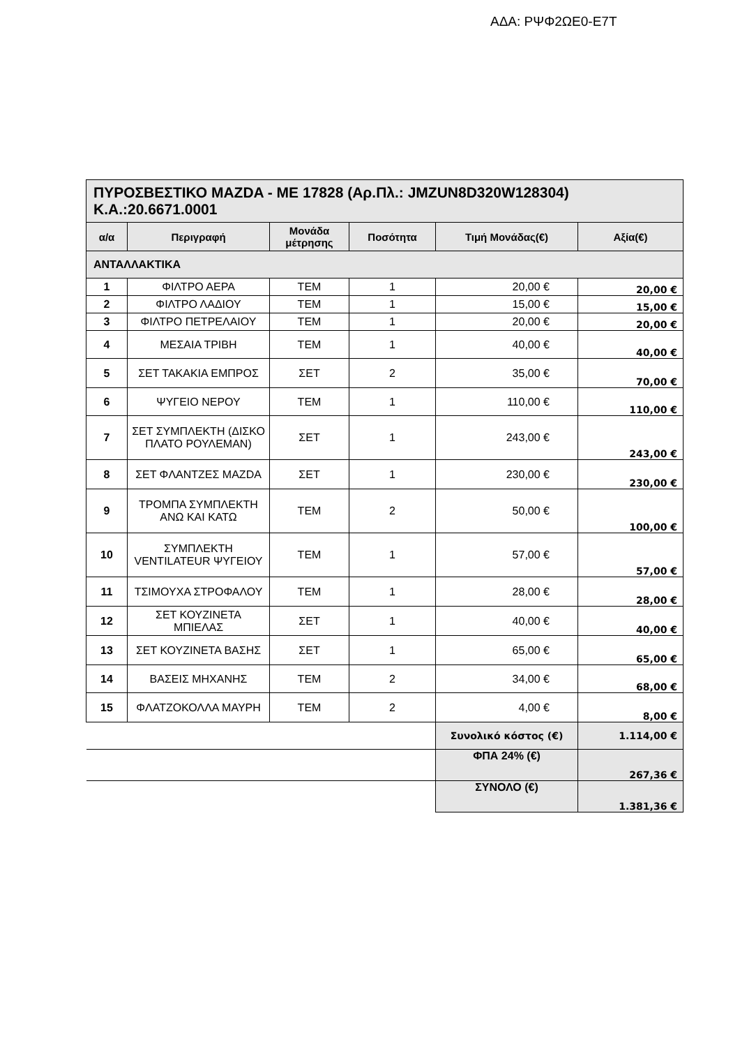ΑΔΑ: ΡΨΦ2ΩΕ0-Ε7Τ
| ΠΥΡΟΣΒΕΣΤΙΚΟ MAZDA - ΜΕ 17828 (Αρ.Πλ.: JMZUN8D320W128304) Κ.Α.:20.6671.0001 | | | | | |
| α/α | Περιγραφή | Μονάδα μέτρησης | Ποσότητα | Τιμή Μονάδας(€) | Αξία(€) |
| ΑΝΤΑΛΛΑΚΤΙΚΑ | | | | | |
| 1 | ΦΙΛΤΡΟ ΑΕΡΑ | ΤΕΜ | 1 | 20,00 € | 20,00 € |
| 2 | ΦΙΛΤΡΟ ΛΑΔΙΟΥ | ΤΕΜ | 1 | 15,00 € | 15,00 € |
| 3 | ΦΙΛΤΡΟ ΠΕΤΡΕΛΑΙΟΥ | ΤΕΜ | 1 | 20,00 € | 20,00 € |
| 4 | ΜΕΣΑΙΑ ΤΡΙΒΗ | ΤΕΜ | 1 | 40,00 € | 40,00 € |
| 5 | ΣΕΤ ΤΑΚΑΚΙΑ ΕΜΠΡΟΣ | ΣΕΤ | 2 | 35,00 € | 70,00 € |
| 6 | ΨΥΓΕΙΟ ΝΕΡΟΥ | ΤΕΜ | 1 | 110,00 € | 110,00 € |
| 7 | ΣΕΤ ΣΥΜΠΛΕΚΤΗ (ΔΙΣΚΟ ΠΛΑΤΟ ΡΟΥΛΕΜΑΝ) | ΣΕΤ | 1 | 243,00 € | 243,00 € |
| 8 | ΣΕΤ ΦΛΑΝΤΖΕΣ MAZDA | ΣΕΤ | 1 | 230,00 € | 230,00 € |
| 9 | ΤΡΟΜΠΑ ΣΥΜΠΛΕΚΤΗ ΑΝΩ ΚΑΙ ΚΑΤΩ | ΤΕΜ | 2 | 50,00 € | 100,00 € |
| 10 | ΣΥΜΠΛΕΚΤΗ VENTILATEUR ΨΥΓΕΙΟΥ | ΤΕΜ | 1 | 57,00 € | 57,00 € |
| 11 | ΤΣΙΜΟΥΧΑ ΣΤΡΟΦΑΛΟΥ | ΤΕΜ | 1 | 28,00 € | 28,00 € |
| 12 | ΣΕΤ ΚΟΥΖΙΝΕΤΑ ΜΠΙΕΛΑΣ | ΣΕΤ | 1 | 40,00 € | 40,00 € |
| 13 | ΣΕΤ ΚΟΥΖΙΝΕΤΑ ΒΑΣΗΣ | ΣΕΤ | 1 | 65,00 € | 65,00 € |
| 14 | ΒΑΣΕΙΣ ΜΗΧΑΝΗΣ | ΤΕΜ | 2 | 34,00 € | 68,00 € |
| 15 | ΦΛΑΤΖΟΚΟΛΛΑ ΜΑΥΡΗ | ΤΕΜ | 2 | 4,00 € | 8,00 € |
| | | | | Συνολικό κόστος (€) | 1.114,00 € |
| | | | | ΦΠΑ 24% (€) | 267,36 € |
| | | | | ΣΥΝΟΛΟ (€) | 1.381,36 € |